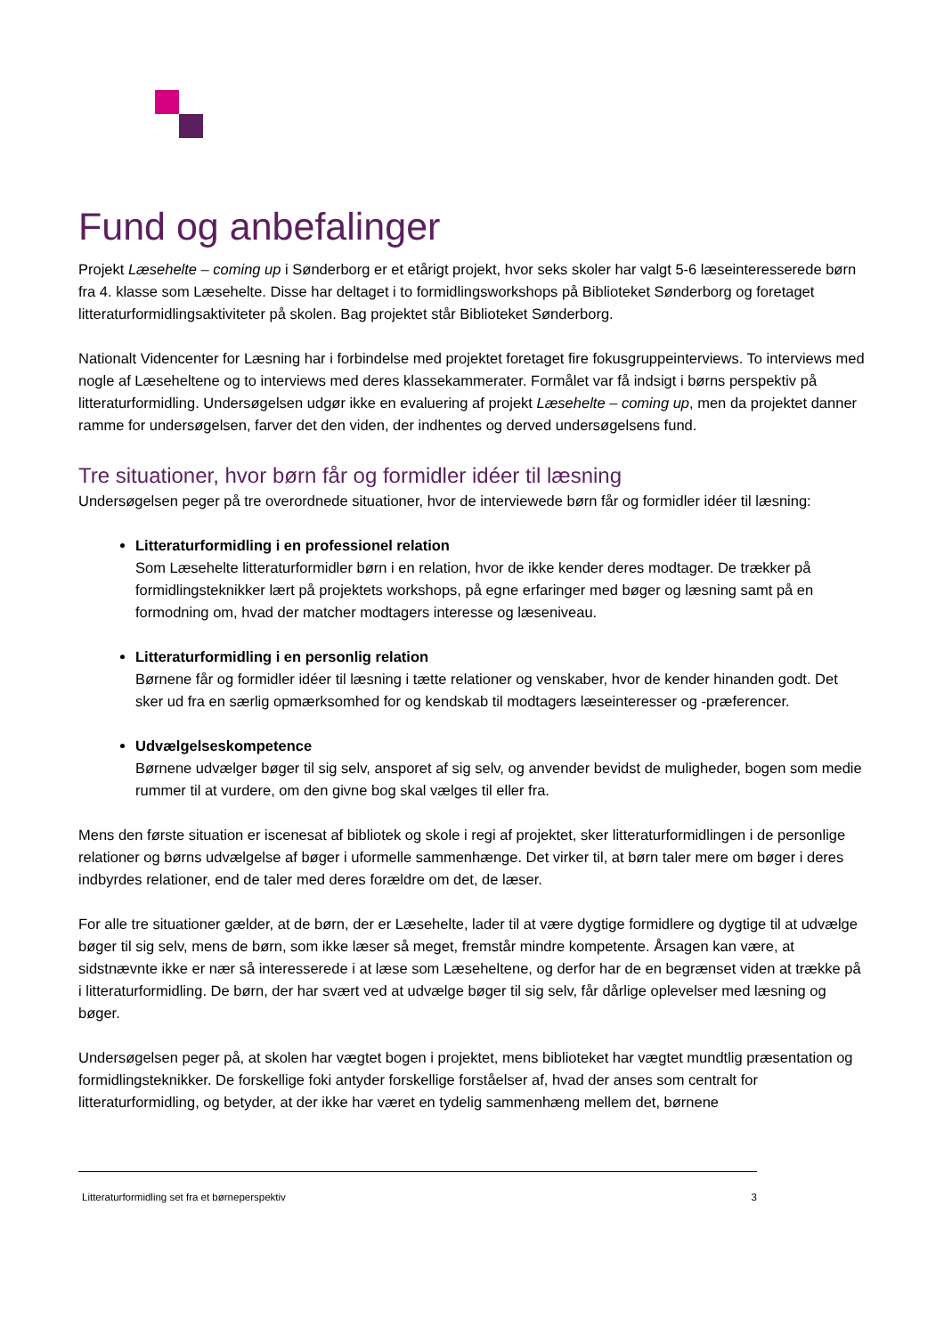Fund og anbefalinger
Projekt Læsehelte – coming up i Sønderborg er et etårigt projekt, hvor seks skoler har valgt 5-6 læseinteresserede børn fra 4. klasse som Læsehelte. Disse har deltaget i to formidlingsworkshops på Biblioteket Sønderborg og foretaget litteraturformidlingsaktiviteter på skolen. Bag projektet står Biblioteket Sønderborg.
Nationalt Videncenter for Læsning har i forbindelse med projektet foretaget fire fokusgruppeinterviews. To interviews med nogle af Læseheltene og to interviews med deres klassekammerater. Formålet var få indsigt i børns perspektiv på litteraturformidling. Undersøgelsen udgør ikke en evaluering af projekt Læsehelte – coming up, men da projektet danner ramme for undersøgelsen, farver det den viden, der indhentes og derved undersøgelsens fund.
Tre situationer, hvor børn får og formidler idéer til læsning
Undersøgelsen peger på tre overordnede situationer, hvor de interviewede børn får og formidler idéer til læsning:
Litteraturformidling i en professionel relation
Som Læsehelte litteraturformidler børn i en relation, hvor de ikke kender deres modtager. De trækker på formidlingsteknikker lært på projektets workshops, på egne erfaringer med bøger og læsning samt på en formodning om, hvad der matcher modtagers interesse og læseniveau.
Litteraturformidling i en personlig relation
Børnene får og formidler idéer til læsning i tætte relationer og venskaber, hvor de kender hinanden godt. Det sker ud fra en særlig opmærksomhed for og kendskab til modtagers læseinteresser og -præferencer.
Udvælgelseskompetence
Børnene udvælger bøger til sig selv, ansporet af sig selv, og anvender bevidst de muligheder, bogen som medie rummer til at vurdere, om den givne bog skal vælges til eller fra.
Mens den første situation er iscenesat af bibliotek og skole i regi af projektet, sker litteraturformidlingen i de personlige relationer og børns udvælgelse af bøger i uformelle sammenhænge. Det virker til, at børn taler mere om bøger i deres indbyrdes relationer, end de taler med deres forældre om det, de læser.
For alle tre situationer gælder, at de børn, der er Læsehelte, lader til at være dygtige formidlere og dygtige til at udvælge bøger til sig selv, mens de børn, som ikke læser så meget, fremstår mindre kompetente. Årsagen kan være, at sidstnævnte ikke er nær så interesserede i at læse som Læseheltene, og derfor har de en begrænset viden at trække på i litteraturformidling. De børn, der har svært ved at udvælge bøger til sig selv, får dårlige oplevelser med læsning og bøger.
Undersøgelsen peger på, at skolen har vægtet bogen i projektet, mens biblioteket har vægtet mundtlig præsentation og formidlingsteknikker. De forskellige foki antyder forskellige forståelser af, hvad der anses som centralt for litteraturformidling, og betyder, at der ikke har været en tydelig sammenhæng mellem det, børnene
Litteraturformidling set fra et børneperspektiv 3